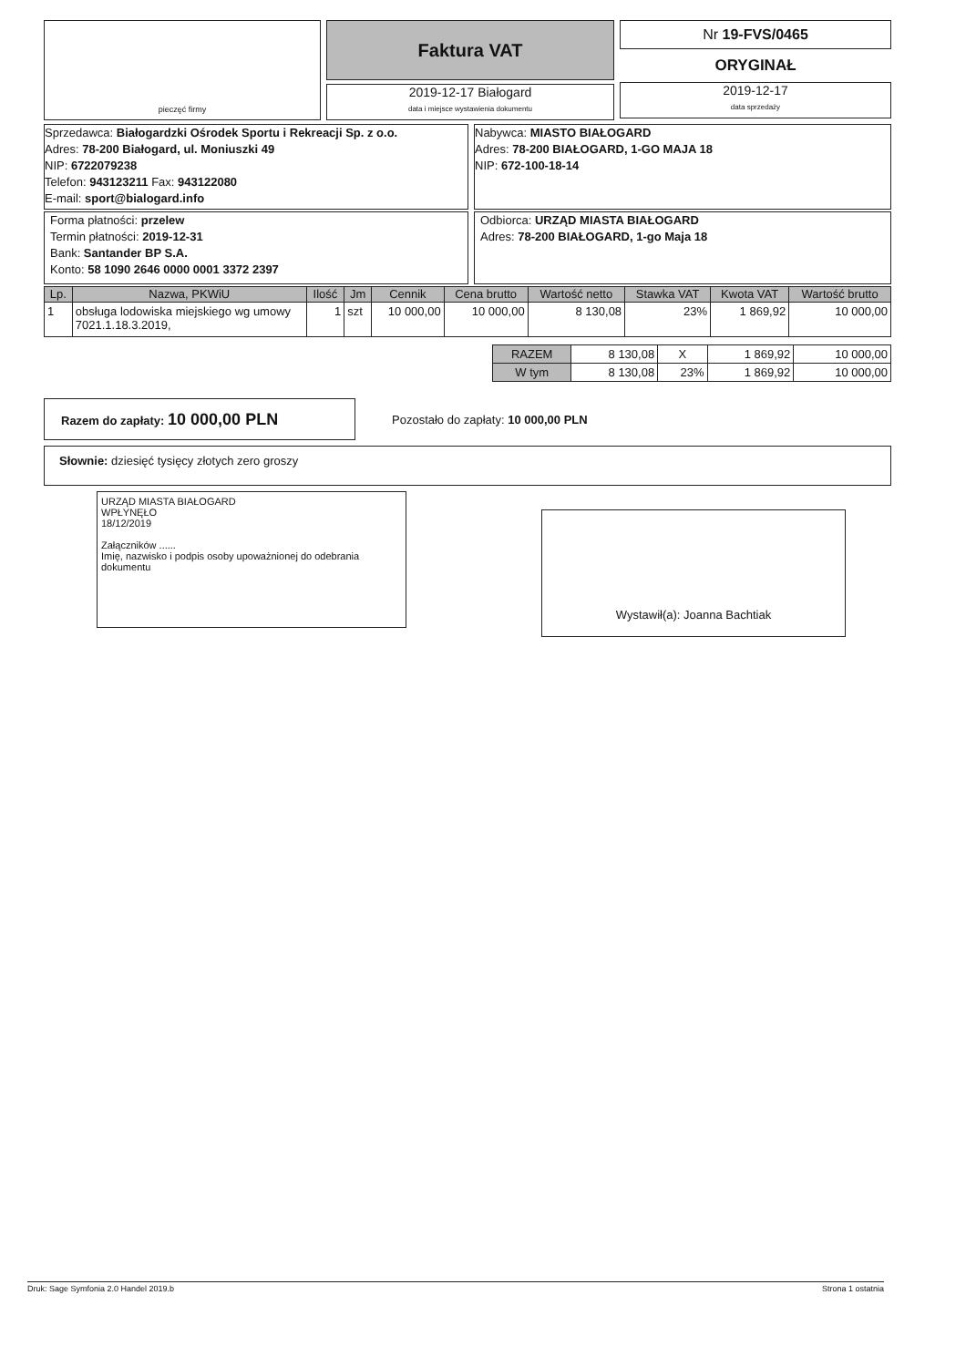pieczęć firmy
Faktura VAT
2019-12-17 Białogard
data i miejsce wystawienia dokumentu
Nr 19-FVS/0465
ORYGINAŁ
2019-12-17
data sprzedaży
Sprzedawca: Białogardzki Ośrodek Sportu i Rekreacji Sp. z o.o.
Adres: 78-200 Białogard, ul. Moniuszki 49
NIP: 6722079238
Telefon: 943123211 Fax: 943122080
E-mail: sport@bialogard.info
Nabywca: MIASTO BIAŁOGARD
Adres: 78-200 BIAŁOGARD, 1-GO MAJA 18
NIP: 672-100-18-14
Forma płatności: przelew
Termin płatności: 2019-12-31
Bank: Santander BP S.A.
Konto: 58 1090 2646 0000 0001 3372 2397
Odbiorca: URZĄD MIASTA BIAŁOGARD
Adres: 78-200 BIAŁOGARD, 1-go Maja 18
| Lp. | Nazwa, PKWiU | Ilość | Jm | Cennik | Cena brutto | Wartość netto | Stawka VAT | Kwota VAT | Wartość brutto |
| --- | --- | --- | --- | --- | --- | --- | --- | --- | --- |
| 1 | obsługa lodowiska miejskiego wg umowy 7021.1.18.3.2019, | 1 | szt | 10 000,00 | 10 000,00 | 8 130,08 | 23% | 1 869,92 | 10 000,00 |
| RAZEM | 8 130,08 | X | 1 869,92 | 10 000,00 |
| W tym | 8 130,08 | 23% | 1 869,92 | 10 000,00 |
Razem do zapłaty: 10 000,00 PLN
Pozostało do zapłaty: 10 000,00 PLN
Słownie: dziesięć tysięcy złotych zero groszy
URZĄD MIASTA BIAŁOGARD
WPŁYNĘŁO
18/12/2019
Załączników ......
Imię, nazwisko i podpis osoby upoważnionej do odebrania dokumentu
Wystawił(a): Joanna Bachtiak
Druk: Sage Symfonia 2.0 Handel 2019.b Strona 1 ostatnia